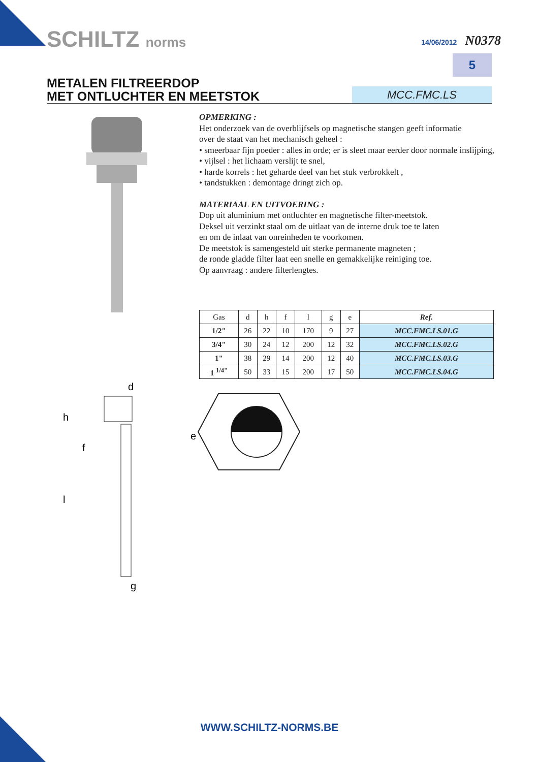SCHILTZ norms 14/06/2012 N0378
5
METALEN FILTREERDOP
MET ONTLUCHTER EN MEETSTOK
MCC.FMC.LS
OPMERKING :
Het onderzoek van de overblijfsels op magnetische stangen geeft informatie
over de staat van het mechanisch geheel :
• smeerbaar fijn poeder : alles in orde; er is sleet maar eerder door normale inslijping,
• vijlsel : het lichaam verslijt te snel,
• harde korrels : het geharde deel van het stuk verbrokkelt ,
• tandstukken : demontage dringt zich op.
MATERIAAL EN UITVOERING :
Dop uit aluminium met ontluchter en magnetische filter-meetstok.
Deksel uit verzinkt staal om de uitlaat van de interne druk toe te laten
en om de inlaat van onreinheden te voorkomen.
De meetstok is samengesteld uit sterke permanente magneten ;
de ronde gladde filter laat een snelle en gemakkelijke reiniging toe.
Op aanvraag : andere filterlengtes.
| Gas | d | h | f | l | g | e | Ref. |
| --- | --- | --- | --- | --- | --- | --- | --- |
| 1/2" | 26 | 22 | 10 | 170 | 9 | 27 | MCC.FMC.LS.01.G |
| 3/4" | 30 | 24 | 12 | 200 | 12 | 32 | MCC.FMC.LS.02.G |
| 1" | 38 | 29 | 14 | 200 | 12 | 40 | MCC.FMC.LS.03.G |
| 1 <sup>1/4"</sup> | 50 | 33 | 15 | 200 | 17 | 50 | MCC.FMC.LS.04.G |
d
h
f
l
g
e
WWW.SCHILTZ-NORMS.BE